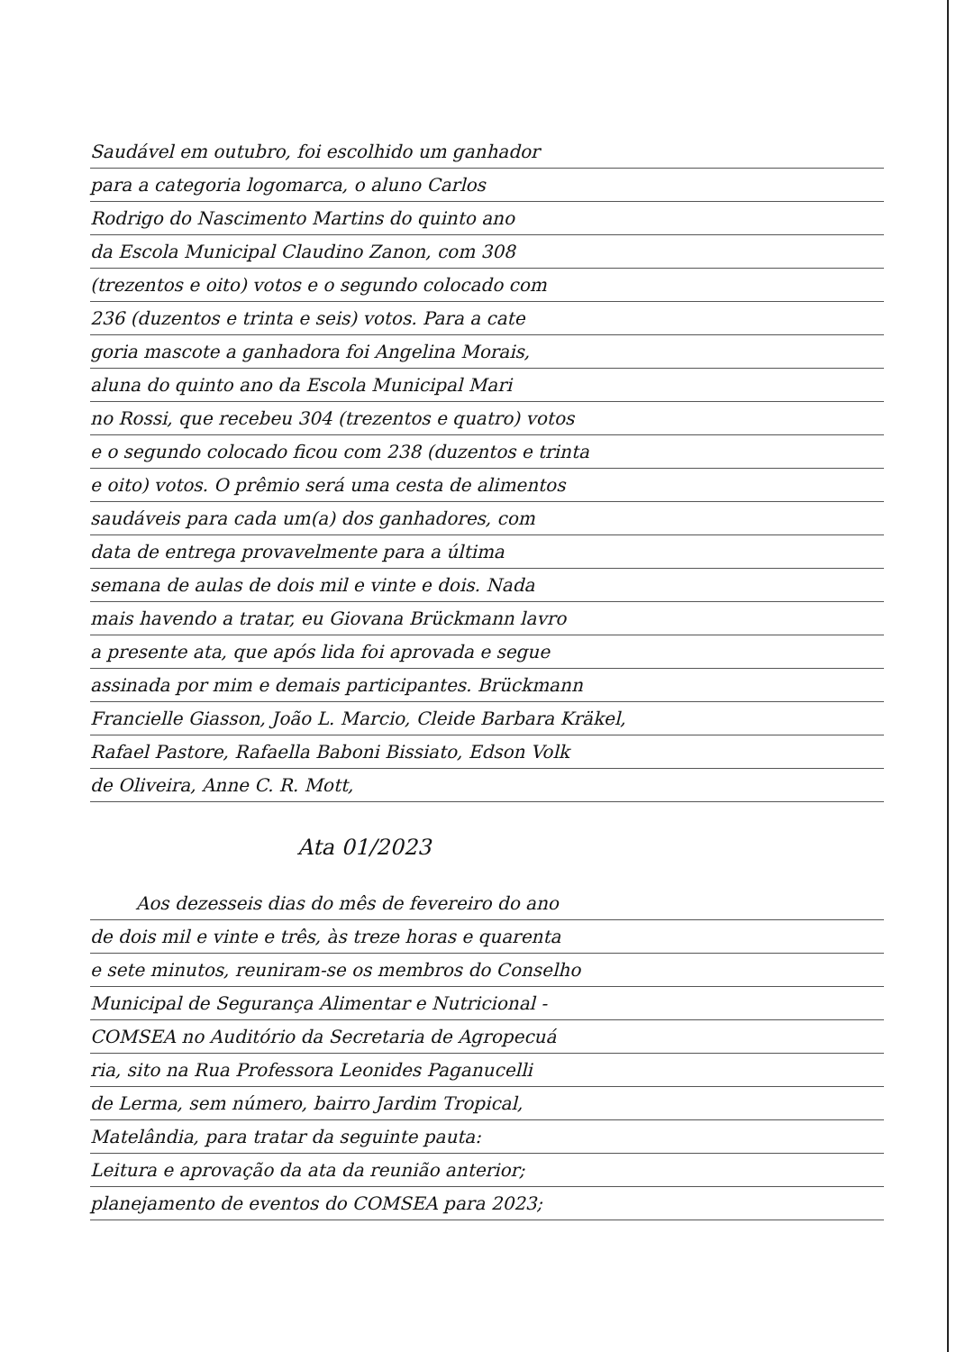Saudável em outubro, foi escolhido um ganhador
para a categoria logomarca, o aluno Carlos
Rodrigo do Nascimento Martins do quinto ano
da Escola Municipal Claudino Zanon, com 308
(trezentos e oito) votos e o segundo colocado com
236 (duzentos e trinta e seis) votos. Para a cate
goria mascote a ganhadora foi Angelina Morais,
aluna do quinto ano da Escola Municipal Mari
no Rossi, que recebeu 304 (trezentos e quatro) votos
e o segundo colocado ficou com 238 (duzentos e trinta
e oito) votos. O prêmio será uma cesta de alimentos
saudáveis para cada um(a) dos ganhadores, com
data de entrega provavelmente para a última
semana de aulas de dois mil e vinte e dois. Nada
mais havendo a tratar, eu Giovana Brückmann lavro
a presente ata, que após lida foi aprovada e segue
assinada por mim e demais participantes. Brückmann
Francielle Giasson, João L. Marcio, Cleide Barbara Kräkel,
Rafael Pastore, Rafaella Baboni Bissiato, Edson Volk
de Oliveira, Anne C. R. Mott,
Ata 01/2023
Aos dezesseis dias do mês de fevereiro do ano
de dois mil e vinte e três, às treze horas e quarenta
e sete minutos, reuniram-se os membros do Conselho
Municipal de Segurança Alimentar e Nutricional -
COMSEA no Auditório da Secretaria de Agropecuá
ria, sito na Rua Professora Leonides Paganucelli
de Lerma, sem número, bairro Jardim Tropical,
Matelândia, para tratar da seguinte pauta:
Leitura e aprovação da ata da reunião anterior;
planejamento de eventos do COMSEA para 2023;